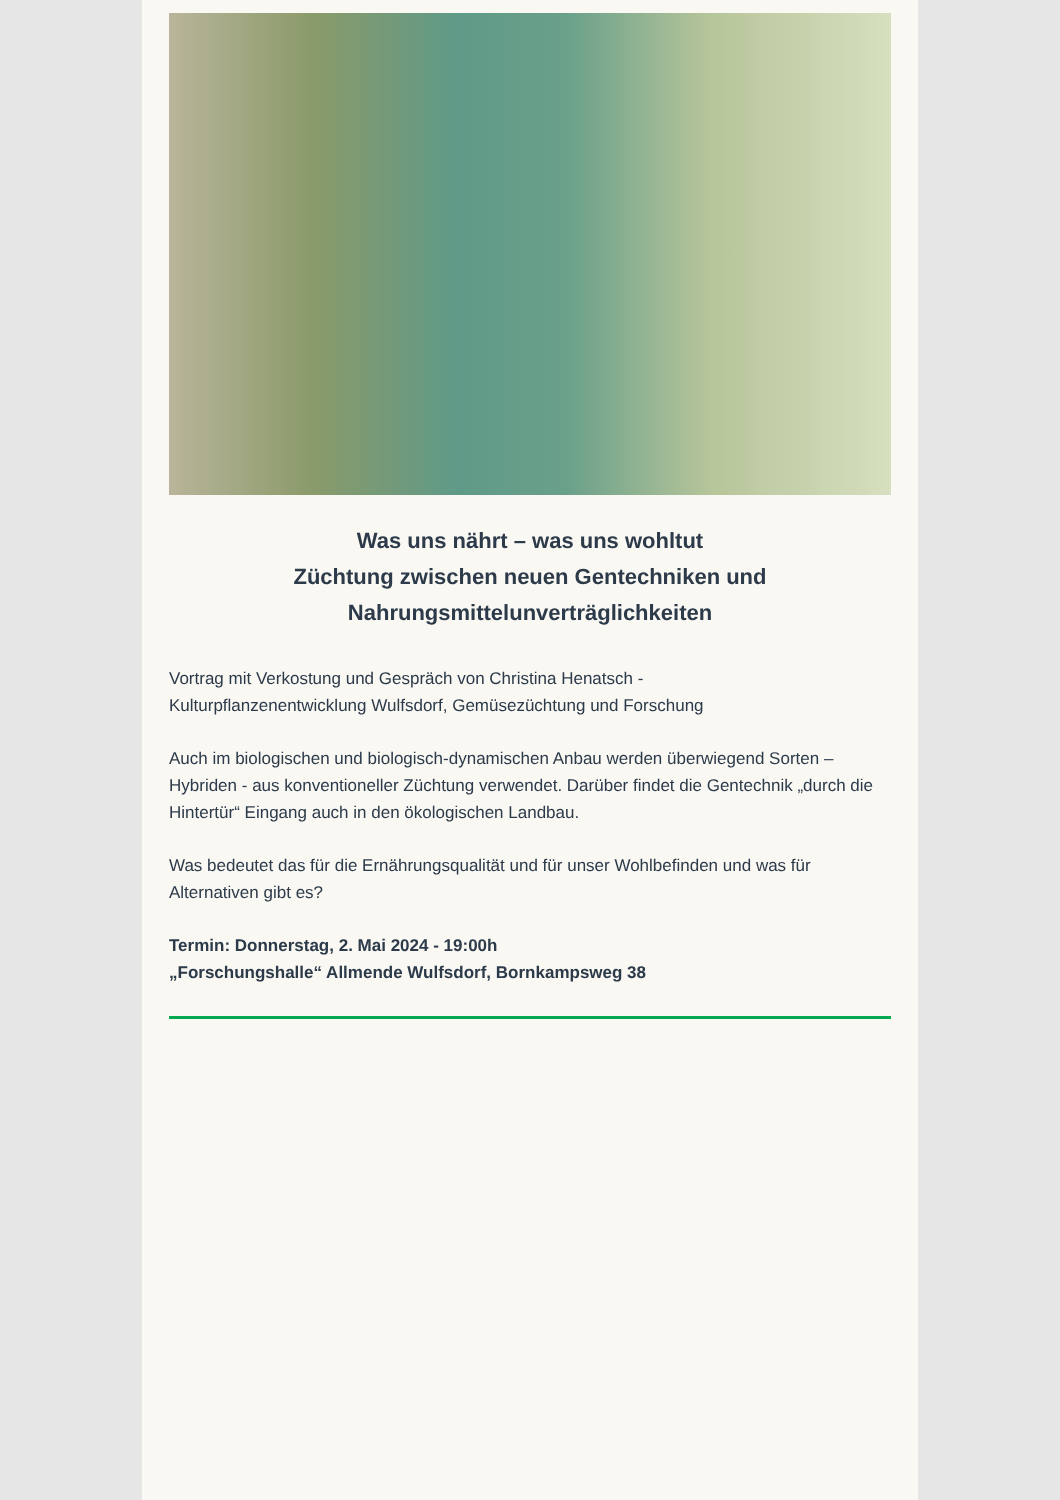Was uns nährt – was uns wohltut
Züchtung zwischen neuen Gentechniken und Nahrungsmittelunverträglichkeiten
Vortrag mit Verkostung und Gespräch von Christina Henatsch -
Kulturpflanzenentwicklung Wulfsdorf, Gemüsezüchtung und Forschung
Auch im biologischen und biologisch-dynamischen Anbau werden überwiegend Sorten – Hybriden - aus konventioneller Züchtung verwendet. Darüber findet die Gentechnik „durch die Hintertür“ Eingang auch in den ökologischen Landbau.
Was bedeutet das für die Ernährungsqualität und für unser Wohlbefinden und was für Alternativen gibt es?
Termin: Donnerstag, 2. Mai 2024 - 19:00h
„Forschungshalle“ Allmende Wulfsdorf, Bornkampsweg 38